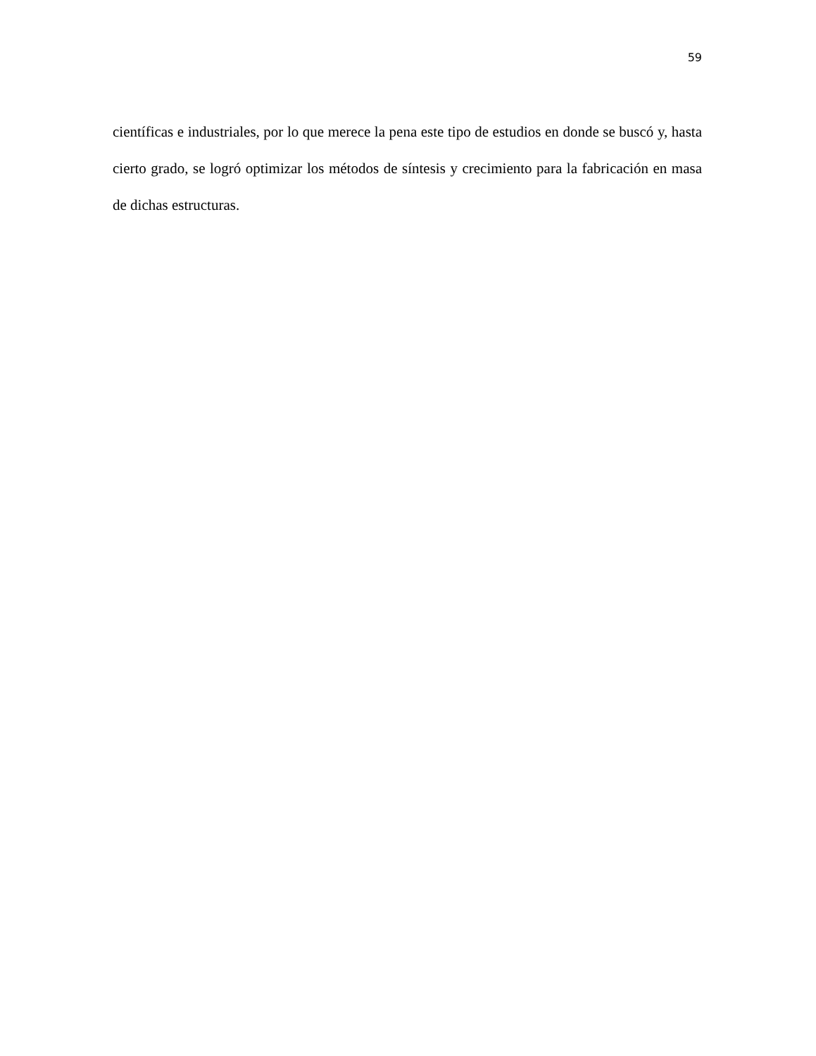59
científicas e industriales, por lo que merece la pena este tipo de estudios en donde se buscó y, hasta cierto grado, se logró optimizar los métodos de síntesis y crecimiento para la fabricación en masa de dichas estructuras.